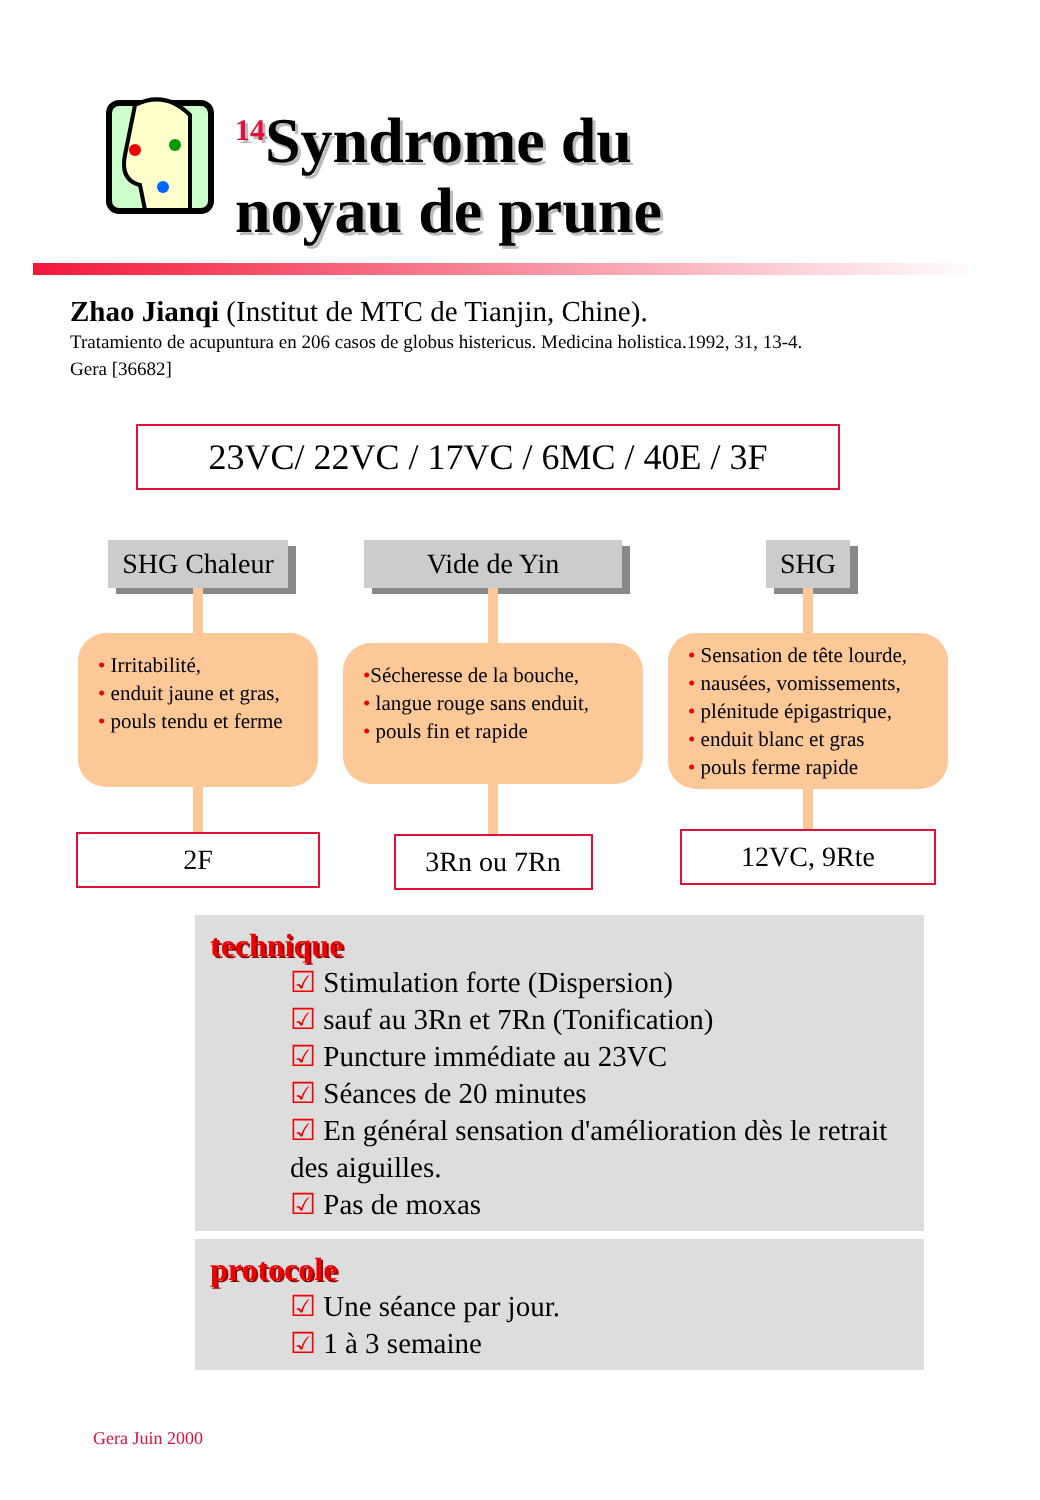<sup>14</sup> Syndrome du
noyau de prune
Zhao Jianqi (Institut de MTC de Tianjin, Chine).
Tratamiento de acupuntura en 206 casos de globus histericus. Medicina holistica.1992, 31, 13-4.
Gera [36682]
23VC/ 22VC / 17VC / 6MC / 40E / 3F
SHG Chaleur
• Irritabilité,
• enduit jaune et gras,
• pouls tendu et ferme
2F
Vide de Yin
•Sécheresse de la bouche,
• langue rouge sans enduit,
• pouls fin et rapide
3Rn ou 7Rn
SHG
• Sensation de tête lourde,
• nausées, vomissements,
• plénitude épigastrique,
• enduit blanc et gras
• pouls ferme rapide
12VC, 9Rte
technique
☑ Stimulation forte (Dispersion)
☑ sauf au 3Rn et 7Rn (Tonification)
☑ Puncture immédiate au 23VC
☑ Séances de 20 minutes
☑ En général sensation d'amélioration dès le retrait des aiguilles.
☑ Pas de moxas
protocole
☑ Une séance par jour.
☑ 1 à 3 semaine
Gera Juin 2000